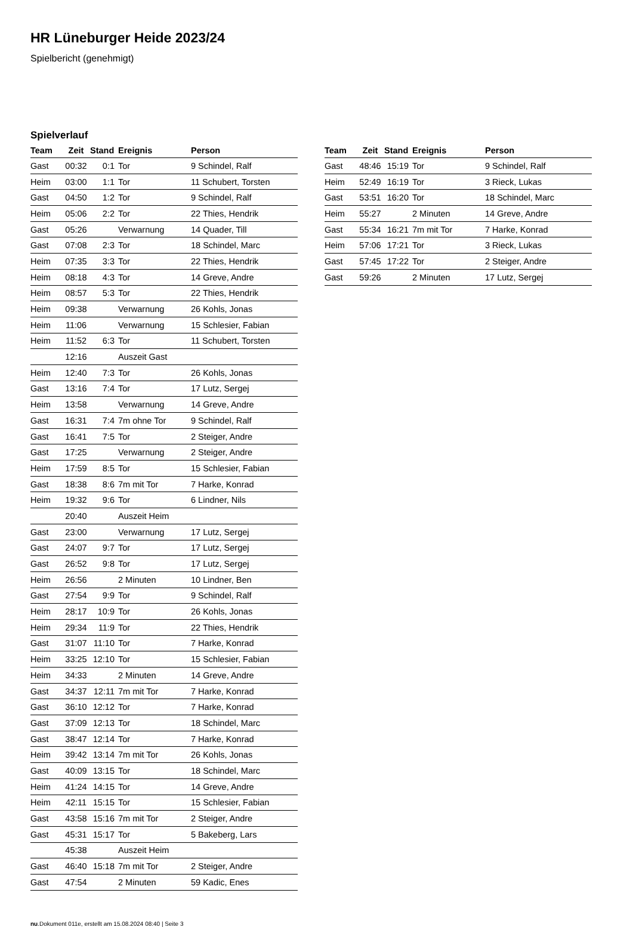HR Lüneburger Heide 2023/24
Spielbericht (genehmigt)
Spielverlauf
| Team | Zeit | Stand | Ereignis | Person |
| --- | --- | --- | --- | --- |
| Gast | 00:32 | 0:1 | Tor | 9 Schindel, Ralf |
| Heim | 03:00 | 1:1 | Tor | 11 Schubert, Torsten |
| Gast | 04:50 | 1:2 | Tor | 9 Schindel, Ralf |
| Heim | 05:06 | 2:2 | Tor | 22 Thies, Hendrik |
| Gast | 05:26 | | Verwarnung | 14 Quader, Till |
| Gast | 07:08 | 2:3 | Tor | 18 Schindel, Marc |
| Heim | 07:35 | 3:3 | Tor | 22 Thies, Hendrik |
| Heim | 08:18 | 4:3 | Tor | 14 Greve, Andre |
| Heim | 08:57 | 5:3 | Tor | 22 Thies, Hendrik |
| Heim | 09:38 | | Verwarnung | 26 Kohls, Jonas |
| Heim | 11:06 | | Verwarnung | 15 Schlesier, Fabian |
| Heim | 11:52 | 6:3 | Tor | 11 Schubert, Torsten |
| | 12:16 | | Auszeit Gast | |
| Heim | 12:40 | 7:3 | Tor | 26 Kohls, Jonas |
| Gast | 13:16 | 7:4 | Tor | 17 Lutz, Sergej |
| Heim | 13:58 | | Verwarnung | 14 Greve, Andre |
| Gast | 16:31 | 7:4 | 7m ohne Tor | 9 Schindel, Ralf |
| Gast | 16:41 | 7:5 | Tor | 2 Steiger, Andre |
| Gast | 17:25 | | Verwarnung | 2 Steiger, Andre |
| Heim | 17:59 | 8:5 | Tor | 15 Schlesier, Fabian |
| Gast | 18:38 | 8:6 | 7m mit Tor | 7 Harke, Konrad |
| Heim | 19:32 | 9:6 | Tor | 6 Lindner, Nils |
| | 20:40 | | Auszeit Heim | |
| Gast | 23:00 | | Verwarnung | 17 Lutz, Sergej |
| Gast | 24:07 | 9:7 | Tor | 17 Lutz, Sergej |
| Gast | 26:52 | 9:8 | Tor | 17 Lutz, Sergej |
| Heim | 26:56 | | 2 Minuten | 10 Lindner, Ben |
| Gast | 27:54 | 9:9 | Tor | 9 Schindel, Ralf |
| Heim | 28:17 | 10:9 | Tor | 26 Kohls, Jonas |
| Heim | 29:34 | 11:9 | Tor | 22 Thies, Hendrik |
| Gast | 31:07 | 11:10 | Tor | 7 Harke, Konrad |
| Heim | 33:25 | 12:10 | Tor | 15 Schlesier, Fabian |
| Heim | 34:33 | | 2 Minuten | 14 Greve, Andre |
| Gast | 34:37 | 12:11 | 7m mit Tor | 7 Harke, Konrad |
| Gast | 36:10 | 12:12 | Tor | 7 Harke, Konrad |
| Gast | 37:09 | 12:13 | Tor | 18 Schindel, Marc |
| Gast | 38:47 | 12:14 | Tor | 7 Harke, Konrad |
| Heim | 39:42 | 13:14 | 7m mit Tor | 26 Kohls, Jonas |
| Gast | 40:09 | 13:15 | Tor | 18 Schindel, Marc |
| Heim | 41:24 | 14:15 | Tor | 14 Greve, Andre |
| Heim | 42:11 | 15:15 | Tor | 15 Schlesier, Fabian |
| Gast | 43:58 | 15:16 | 7m mit Tor | 2 Steiger, Andre |
| Gast | 45:31 | 15:17 | Tor | 5 Bakeberg, Lars |
| | 45:38 | | Auszeit Heim | |
| Gast | 46:40 | 15:18 | 7m mit Tor | 2 Steiger, Andre |
| Gast | 47:54 | | 2 Minuten | 59 Kadic, Enes |
| Team | Zeit | Stand | Ereignis | Person |
| --- | --- | --- | --- | --- |
| Gast | 48:46 | 15:19 | Tor | 9 Schindel, Ralf |
| Heim | 52:49 | 16:19 | Tor | 3 Rieck, Lukas |
| Gast | 53:51 | 16:20 | Tor | 18 Schindel, Marc |
| Heim | 55:27 | | 2 Minuten | 14 Greve, Andre |
| Gast | 55:34 | 16:21 | 7m mit Tor | 7 Harke, Konrad |
| Heim | 57:06 | 17:21 | Tor | 3 Rieck, Lukas |
| Gast | 57:45 | 17:22 | Tor | 2 Steiger, Andre |
| Gast | 59:26 | | 2 Minuten | 17 Lutz, Sergej |
nu.Dokument 011e, erstellt am 15.08.2024 08:40 | Seite 3